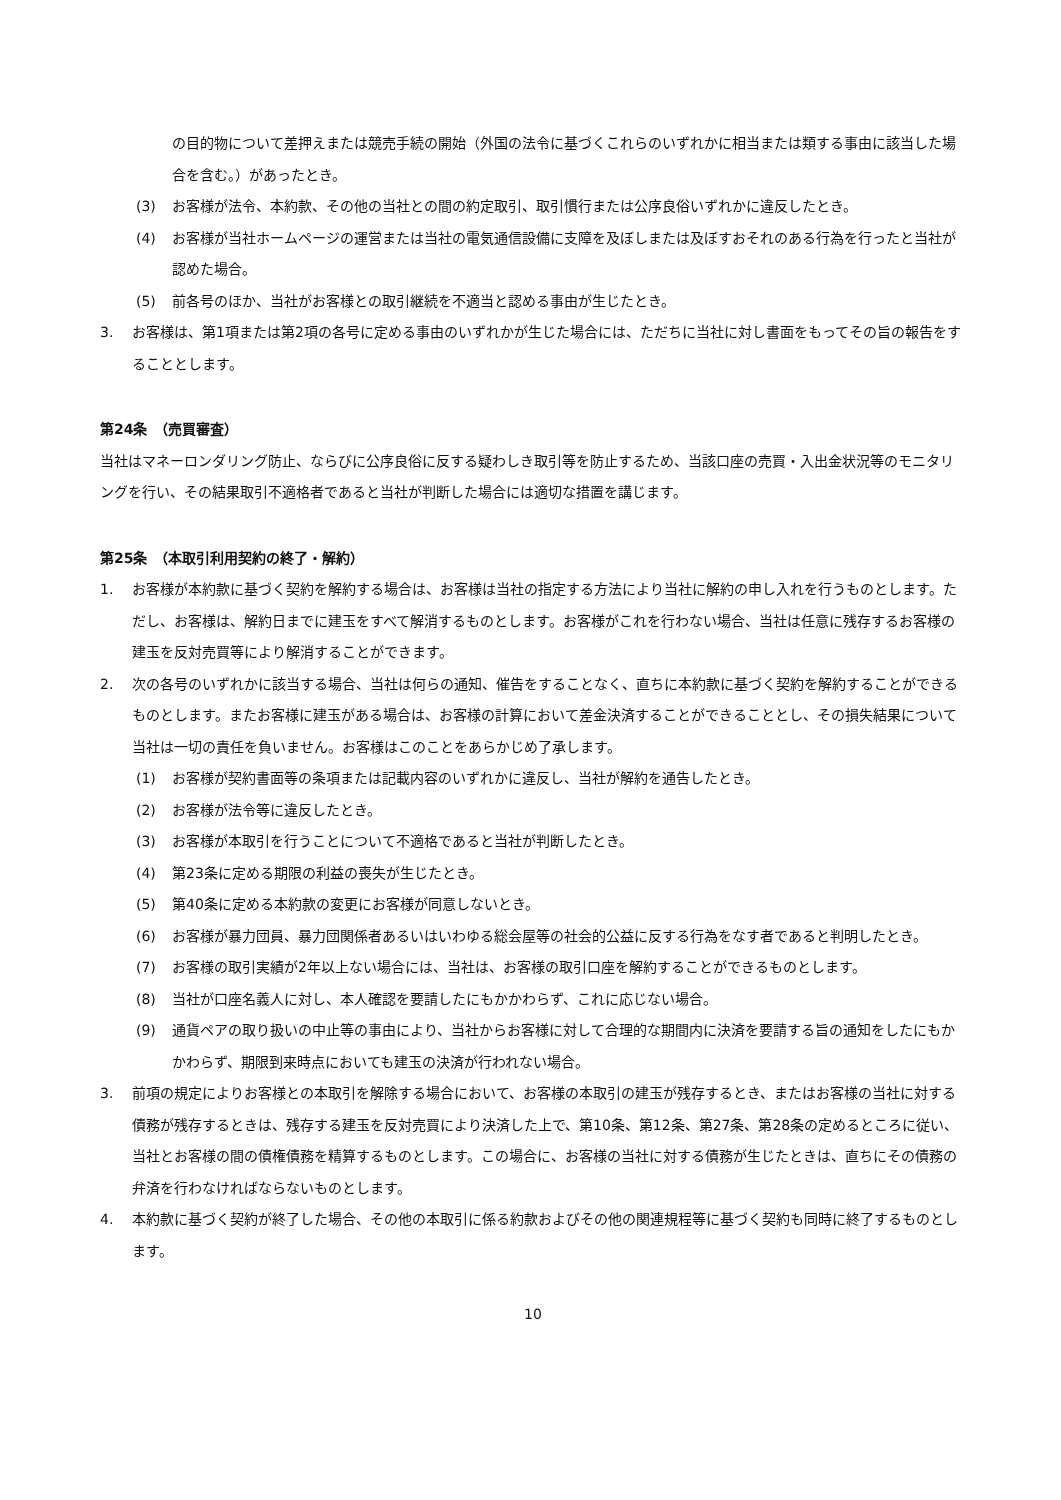の目的物について差押えまたは競売手続の開始（外国の法令に基づくこれらのいずれかに相当または類する事由に該当した場合を含む。）があったとき。
(3) お客様が法令、本約款、その他の当社との間の約定取引、取引慣行または公序良俗いずれかに違反したとき。
(4) お客様が当社ホームページの運営または当社の電気通信設備に支障を及ぼしまたは及ぼすおそれのある行為を行ったと当社が認めた場合。
(5) 前各号のほか、当社がお客様との取引継続を不適当と認める事由が生じたとき。
3. お客様は、第1項または第2項の各号に定める事由のいずれかが生じた場合には、ただちに当社に対し書面をもってその旨の報告をすることとします。
第24条　（売買審査）
当社はマネーロンダリング防止、ならびに公序良俗に反する疑わしき取引等を防止するため、当該口座の売買・入出金状況等のモニタリングを行い、その結果取引不適格者であると当社が判断した場合には適切な措置を講じます。
第25条　（本取引利用契約の終了・解約）
1. お客様が本約款に基づく契約を解約する場合は、お客様は当社の指定する方法により当社に解約の申し入れを行うものとします。ただし、お客様は、解約日までに建玉をすべて解消するものとします。お客様がこれを行わない場合、当社は任意に残存するお客様の建玉を反対売買等により解消することができます。
2. 次の各号のいずれかに該当する場合、当社は何らの通知、催告をすることなく、直ちに本約款に基づく契約を解約することができるものとします。またお客様に建玉がある場合は、お客様の計算において差金決済することができることとし、その損失結果について当社は一切の責任を負いません。お客様はこのことをあらかじめ了承します。
(1) お客様が契約書面等の条項または記載内容のいずれかに違反し、当社が解約を通告したとき。
(2) お客様が法令等に違反したとき。
(3) お客様が本取引を行うことについて不適格であると当社が判断したとき。
(4) 第23条に定める期限の利益の喪失が生じたとき。
(5) 第40条に定める本約款の変更にお客様が同意しないとき。
(6) お客様が暴力団員、暴力団関係者あるいはいわゆる総会屋等の社会的公益に反する行為をなす者であると判明したとき。
(7) お客様の取引実績が2年以上ない場合には、当社は、お客様の取引口座を解約することができるものとします。
(8) 当社が口座名義人に対し、本人確認を要請したにもかかわらず、これに応じない場合。
(9) 通貨ペアの取り扱いの中止等の事由により、当社からお客様に対して合理的な期間内に決済を要請する旨の通知をしたにもかかわらず、期限到来時点においても建玉の決済が行われない場合。
3. 前項の規定によりお客様との本取引を解除する場合において、お客様の本取引の建玉が残存するとき、またはお客様の当社に対する債務が残存するときは、残存する建玉を反対売買により決済した上で、第10条、第12条、第27条、第28条の定めるところに従い、当社とお客様の間の債権債務を精算するものとします。この場合に、お客様の当社に対する債務が生じたときは、直ちにその債務の弁済を行わなければならないものとします。
4. 本約款に基づく契約が終了した場合、その他の本取引に係る約款およびその他の関連規程等に基づく契約も同時に終了するものとします。
10